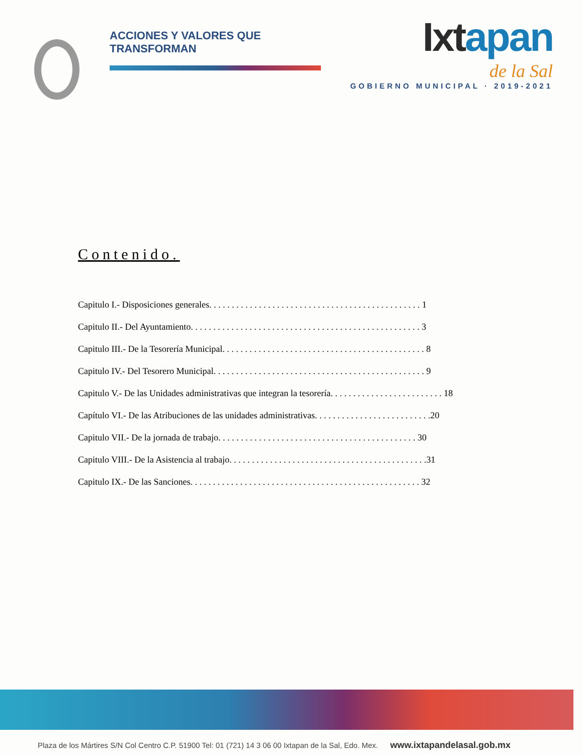ACCIONES Y VALORES QUE TRANSFORMAN
Ixtapan
de la Sal
GOBIERNO MUNICIPAL · 2019-2021
Contenido.
Capitulo I.- Disposiciones generales. . . . . . . . . . . . . . . . . . . . . . . . . . . . . . . . . . . . . . . . . . . . . . . 1
Capitulo II.- Del Ayuntamiento. . . . . . . . . . . . . . . . . . . . . . . . . . . . . . . . . . . . . . . . . . . . . . . . . . . 3
Capitulo III.- De la Tesorería Municipal. . . . . . . . . . . . . . . . . . . . . . . . . . . . . . . . . . . . . . . . . . . . . 8
Capitulo IV.- Del Tesorero Municipal. . . . . . . . . . . . . . . . . . . . . . . . . . . . . . . . . . . . . . . . . . . . . . . 9
Capitulo V.- De las Unidades administrativas que integran la tesorería. . . . . . . . . . . . . . . . . . . . . . . . . 18
Capítulo VI.- De las Atribuciones de las unidades administrativas. . . . . . . . . . . . . . . . . . . . . . . . . .20
Capitulo VII.- De la jornada de trabajo. . . . . . . . . . . . . . . . . . . . . . . . . . . . . . . . . . . . . . . . . . . . 30
Capitulo VIII.- De la Asistencia al trabajo. . . . . . . . . . . . . . . . . . . . . . . . . . . . . . . . . . . . . . . . . . . .31
Capitulo IX.- De las Sanciones. . . . . . . . . . . . . . . . . . . . . . . . . . . . . . . . . . . . . . . . . . . . . . . . . . . 32
Plaza de los Mártires S/N Col Centro C.P. 51900 Tel: 01 (721) 14 3 06 00 Ixtapan de la Sal, Edo. Mex. www.ixtapandelasal.gob.mx